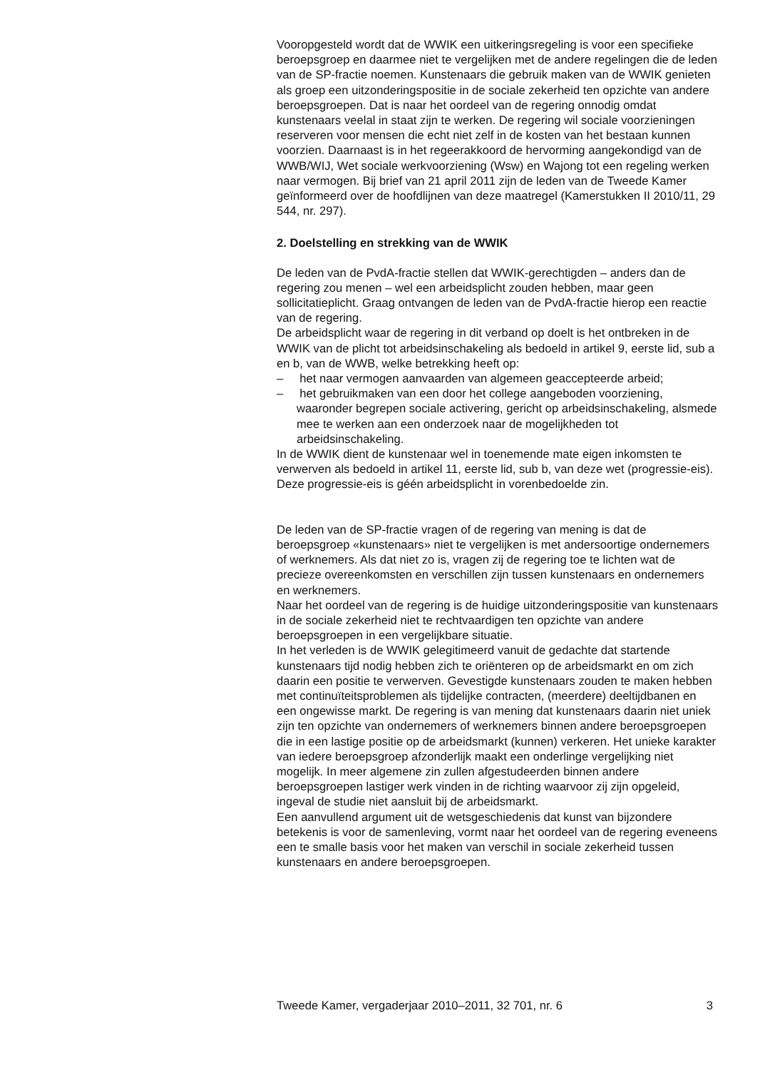Vooropgesteld wordt dat de WWIK een uitkeringsregeling is voor een specifieke beroepsgroep en daarmee niet te vergelijken met de andere regelingen die de leden van de SP-fractie noemen. Kunstenaars die gebruik maken van de WWIK genieten als groep een uitzonderingspositie in de sociale zekerheid ten opzichte van andere beroepsgroepen. Dat is naar het oordeel van de regering onnodig omdat kunstenaars veelal in staat zijn te werken. De regering wil sociale voorzieningen reserveren voor mensen die echt niet zelf in de kosten van het bestaan kunnen voorzien. Daarnaast is in het regeerakkoord de hervorming aangekondigd van de WWB/WIJ, Wet sociale werkvoorziening (Wsw) en Wajong tot een regeling werken naar vermogen. Bij brief van 21 april 2011 zijn de leden van de Tweede Kamer geïnformeerd over de hoofdlijnen van deze maatregel (Kamerstukken II 2010/11, 29 544, nr. 297).
2. Doelstelling en strekking van de WWIK
De leden van de PvdA-fractie stellen dat WWIK-gerechtigden – anders dan de regering zou menen – wel een arbeidsplicht zouden hebben, maar geen sollicitatieplicht. Graag ontvangen de leden van de PvdA-fractie hierop een reactie van de regering.
De arbeidsplicht waar de regering in dit verband op doelt is het ontbreken in de WWIK van de plicht tot arbeidsinschakeling als bedoeld in artikel 9, eerste lid, sub a en b, van de WWB, welke betrekking heeft op:
– het naar vermogen aanvaarden van algemeen geaccepteerde arbeid;
– het gebruikmaken van een door het college aangeboden voorziening, waaronder begrepen sociale activering, gericht op arbeidsinschakeling, alsmede mee te werken aan een onderzoek naar de mogelijkheden tot arbeidsinschakeling.
In de WWIK dient de kunstenaar wel in toenemende mate eigen inkomsten te verwerven als bedoeld in artikel 11, eerste lid, sub b, van deze wet (progressie-eis). Deze progressie-eis is géén arbeidsplicht in vorenbedoelde zin.
De leden van de SP-fractie vragen of de regering van mening is dat de beroepsgroep «kunstenaars» niet te vergelijken is met andersoortige ondernemers of werknemers. Als dat niet zo is, vragen zij de regering toe te lichten wat de precieze overeenkomsten en verschillen zijn tussen kunstenaars en ondernemers en werknemers.
Naar het oordeel van de regering is de huidige uitzonderingspositie van kunstenaars in de sociale zekerheid niet te rechtvaardigen ten opzichte van andere beroepsgroepen in een vergelijkbare situatie.
In het verleden is de WWIK gelegitimeerd vanuit de gedachte dat startende kunstenaars tijd nodig hebben zich te oriënteren op de arbeidsmarkt en om zich daarin een positie te verwerven. Gevestigde kunstenaars zouden te maken hebben met continuïteitsproblemen als tijdelijke contracten, (meerdere) deeltijdbanen en een ongewisse markt. De regering is van mening dat kunstenaars daarin niet uniek zijn ten opzichte van ondernemers of werknemers binnen andere beroepsgroepen die in een lastige positie op de arbeidsmarkt (kunnen) verkeren. Het unieke karakter van iedere beroepsgroep afzonderlijk maakt een onderlinge vergelijking niet mogelijk. In meer algemene zin zullen afgestudeerden binnen andere beroepsgroepen lastiger werk vinden in de richting waarvoor zij zijn opgeleid, ingeval de studie niet aansluit bij de arbeidsmarkt.
Een aanvullend argument uit de wetsgeschiedenis dat kunst van bijzondere betekenis is voor de samenleving, vormt naar het oordeel van de regering eveneens een te smalle basis voor het maken van verschil in sociale zekerheid tussen kunstenaars en andere beroepsgroepen.
Tweede Kamer, vergaderjaar 2010–2011, 32 701, nr. 6 3